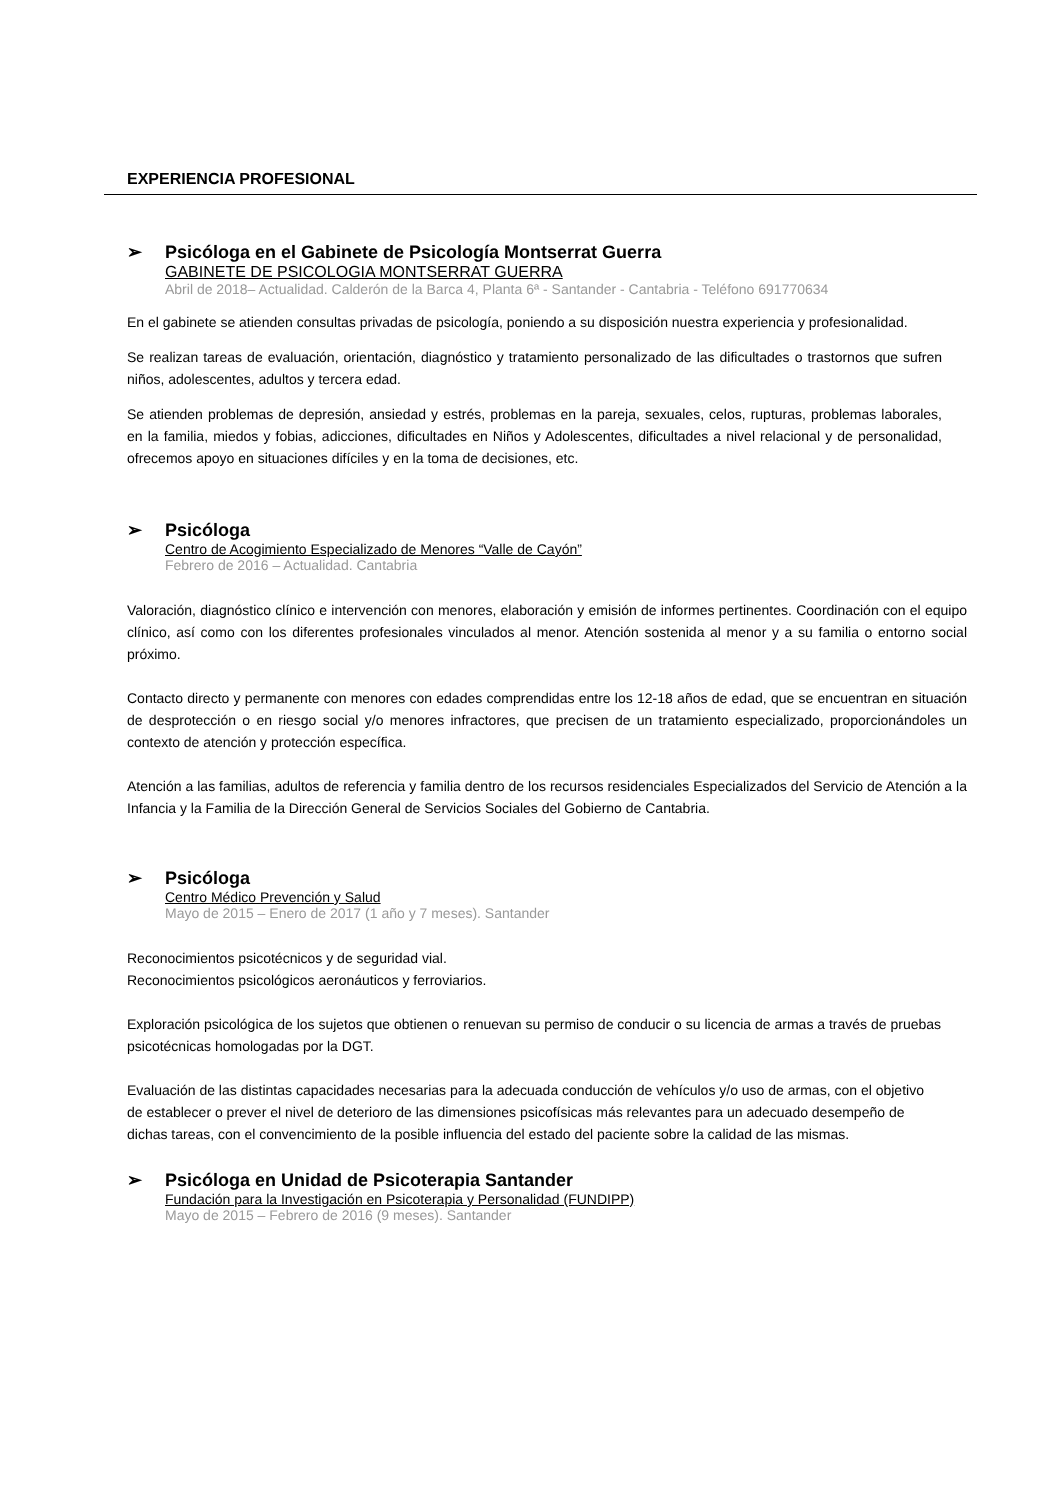EXPERIENCIA PROFESIONAL
➢ Psicóloga en el Gabinete de Psicología Montserrat Guerra
GABINETE DE PSICOLOGIA MONTSERRAT GUERRA
Abril de 2018– Actualidad. Calderón de la Barca 4, Planta 6ª - Santander - Cantabria - Teléfono 691770634
En el gabinete se atienden consultas privadas de psicología, poniendo a su disposición nuestra experiencia y profesionalidad.
Se realizan tareas de evaluación, orientación, diagnóstico y tratamiento personalizado de las dificultades o trastornos que sufren niños, adolescentes, adultos y tercera edad.
Se atienden problemas de depresión, ansiedad y estrés, problemas en la pareja, sexuales, celos, rupturas, problemas laborales, en la familia, miedos y fobias, adicciones, dificultades en Niños y Adolescentes, dificultades a nivel relacional y de personalidad, ofrecemos apoyo en situaciones difíciles y en la toma de decisiones, etc.
➢ Psicóloga
Centro de Acogimiento Especializado de Menores “Valle de Cayón”
Febrero de 2016 – Actualidad. Cantabria
Valoración, diagnóstico clínico e intervención con menores, elaboración y emisión de informes pertinentes. Coordinación con el equipo clínico, así como con los diferentes profesionales vinculados al menor. Atención sostenida al menor y a su familia o entorno social próximo.
Contacto directo y permanente con menores con edades comprendidas entre los 12-18 años de edad, que se encuentran en situación de desprotección o en riesgo social y/o menores infractores, que precisen de un tratamiento especializado, proporcionándoles un contexto de atención y protección específica.
Atención a las familias, adultos de referencia y familia dentro de los recursos residenciales Especializados del Servicio de Atención a la Infancia y la Familia de la Dirección General de Servicios Sociales del Gobierno de Cantabria.
➢ Psicóloga
Centro Médico Prevención y Salud
Mayo de 2015 – Enero de 2017 (1 año y 7 meses). Santander
Reconocimientos psicotécnicos y de seguridad vial.
Reconocimientos psicológicos aeronáuticos y ferroviarios.
Exploración psicológica de los sujetos que obtienen o renuevan su permiso de conducir o su licencia de armas a través de pruebas psicotécnicas homologadas por la DGT.
Evaluación de las distintas capacidades necesarias para la adecuada conducción de vehículos y/o uso de armas, con el objetivo de establecer o prever el nivel de deterioro de las dimensiones psicofísicas más relevantes para un adecuado desempeño de dichas tareas, con el convencimiento de la posible influencia del estado del paciente sobre la calidad de las mismas.
➢ Psicóloga en Unidad de Psicoterapia Santander
Fundación para la Investigación en Psicoterapia y Personalidad (FUNDIPP)
Mayo de 2015 – Febrero de 2016 (9 meses). Santander